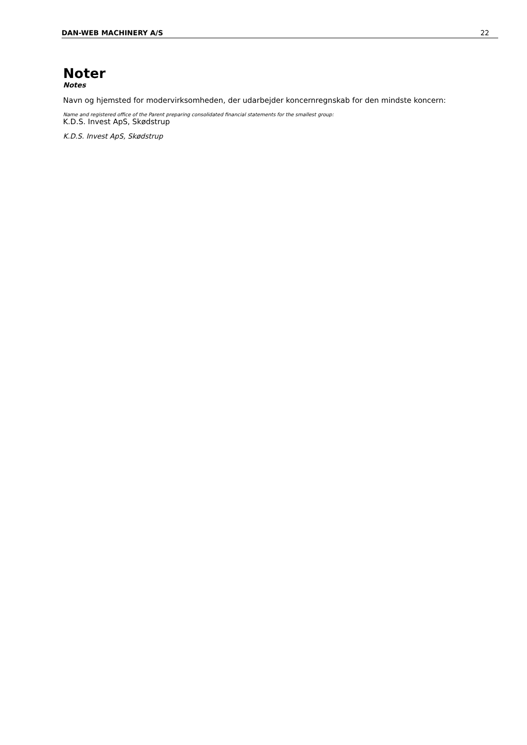DAN-WEB MACHINERY A/S 22
Noter
Notes
Navn og hjemsted for modervirksomheden, der udarbejder koncernregnskab for den mindste koncern:
Name and registered office of the Parent preparing consolidated financial statements for the smallest group:
K.D.S. Invest ApS, Skødstrup
K.D.S. Invest ApS, Skødstrup